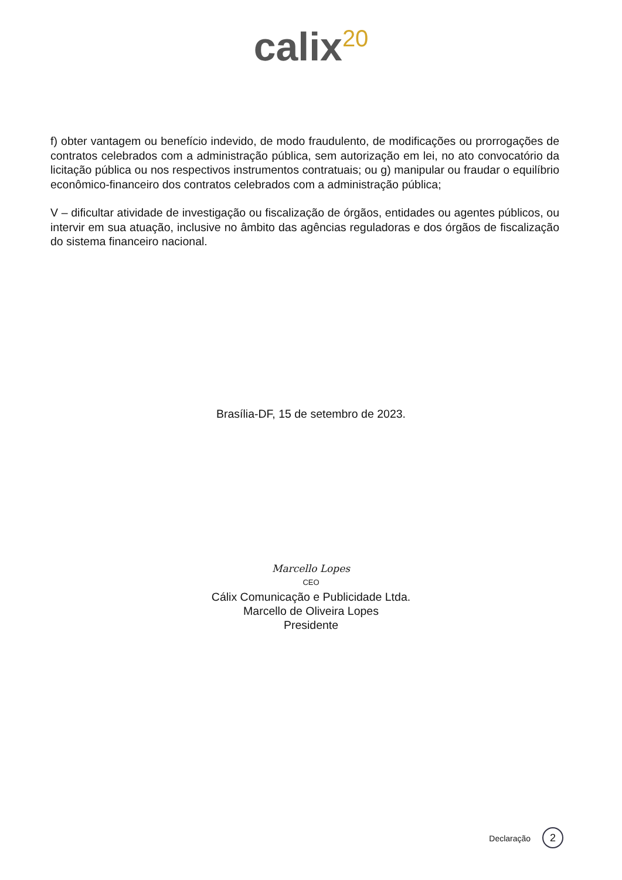calix<sup>20</sup>
f) obter vantagem ou benefício indevido, de modo fraudulento, de modificações ou prorrogações de contratos celebrados com a administração pública, sem autorização em lei, no ato convocatório da licitação pública ou nos respectivos instrumentos contratuais; ou g) manipular ou fraudar o equilíbrio econômico-financeiro dos contratos celebrados com a administração pública;
V – dificultar atividade de investigação ou fiscalização de órgãos, entidades ou agentes públicos, ou intervir em sua atuação, inclusive no âmbito das agências reguladoras e dos órgãos de fiscalização do sistema financeiro nacional.
Brasília-DF, 15 de setembro de 2023.
Marcello Lopes
CEO
Cálix Comunicação e Publicidade Ltda.
Marcello de Oliveira Lopes
Presidente
Declaração 2